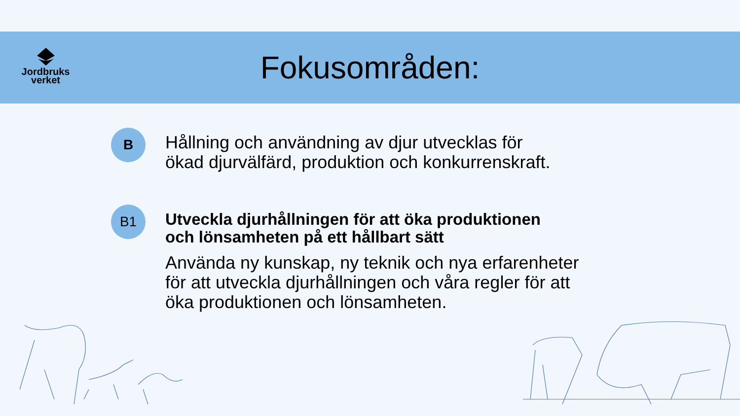Jordbruks
verket
Fokusområden:
B
Hållning och användning av djur utvecklas för
ökad djurvälfärd, produktion och konkurrenskraft.
B1
Utveckla djurhållningen för att öka produktionen
och lönsamheten på ett hållbart sätt
Använda ny kunskap, ny teknik och nya erfarenheter
för att utveckla djurhållningen och våra regler för att
öka produktionen och lönsamheten.